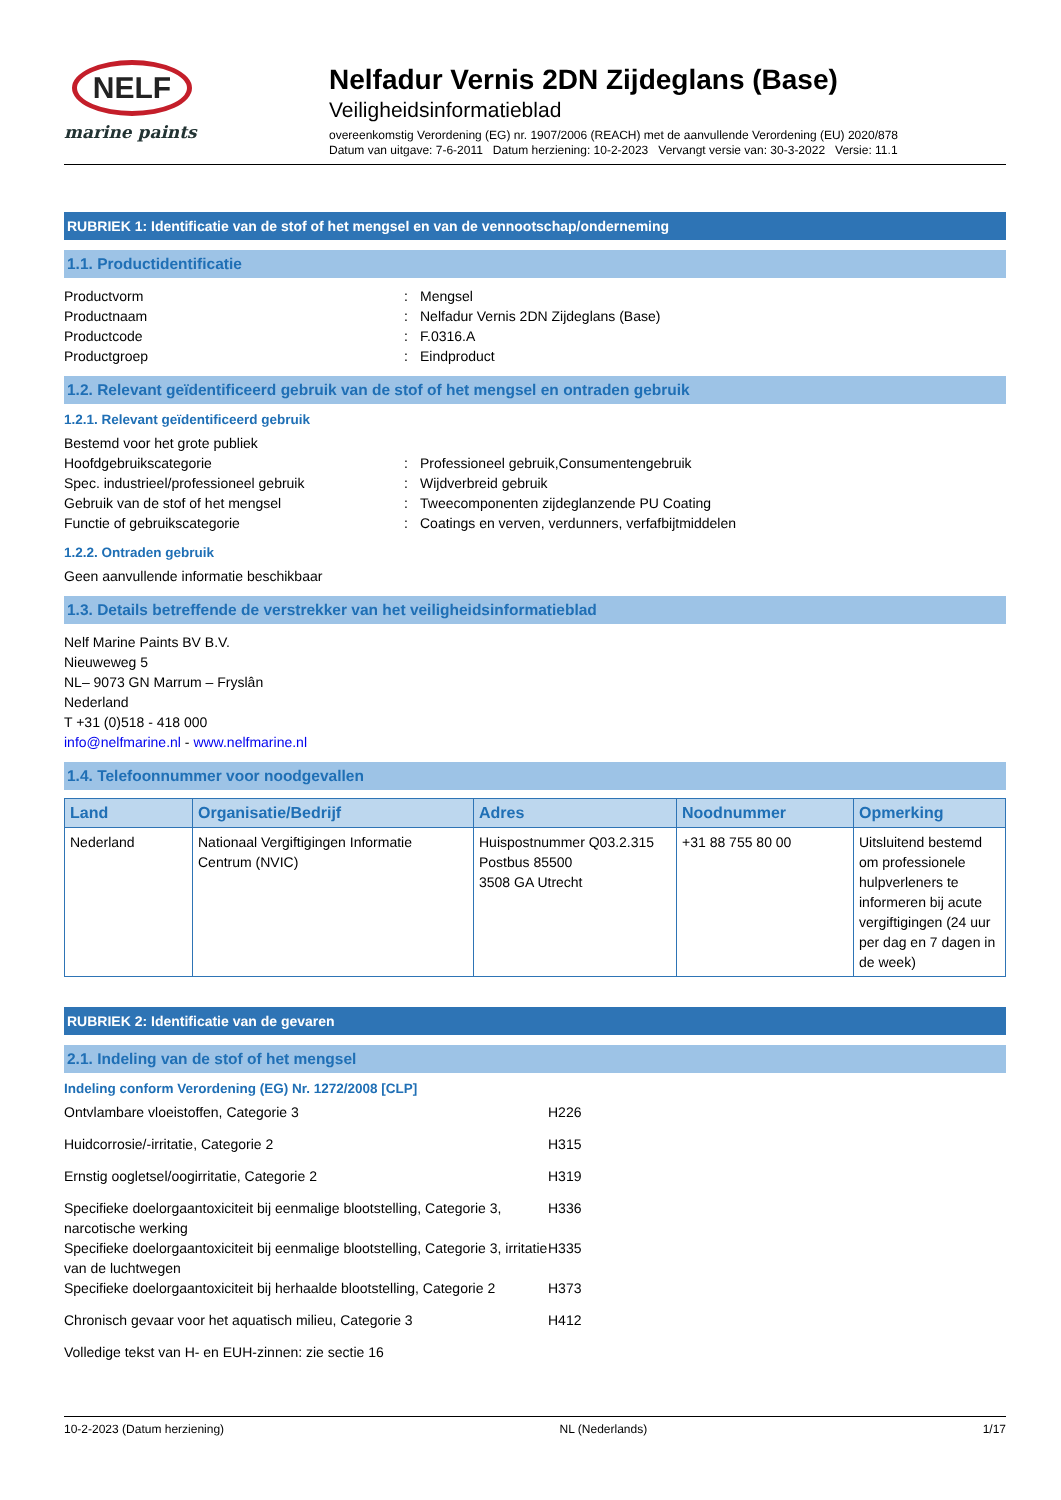NELF
marine paints
Nelfadur Vernis 2DN Zijdeglans (Base)
Veiligheidsinformatieblad
overeenkomstig Verordening (EG) nr. 1907/2006 (REACH) met de aanvullende Verordening (EU) 2020/878
Datum van uitgave: 7-6-2011 Datum herziening: 10-2-2023 Vervangt versie van: 30-3-2022 Versie: 11.1
RUBRIEK 1: Identificatie van de stof of het mengsel en van de vennootschap/onderneming
1.1. Productidentificatie
Productvorm: Mengsel
Productnaam: Nelfadur Vernis 2DN Zijdeglans (Base)
Productcode: F.0316.A
Productgroep: Eindproduct
1.2. Relevant geïdentificeerd gebruik van de stof of het mengsel en ontraden gebruik
1.2.1. Relevant geïdentificeerd gebruik
Bestemd voor het grote publiek
Hoofdgebruikscategorie: Professioneel gebruik,Consumentengebruik
Spec. industrieel/professioneel gebruik: Wijdverbreid gebruik
Gebruik van de stof of het mengsel: Tweecomponenten zijdeglanzende PU Coating
Functie of gebruikscategorie: Coatings en verven, verdunners, verfafbijtmiddelen
1.2.2. Ontraden gebruik
Geen aanvullende informatie beschikbaar
1.3. Details betreffende de verstrekker van het veiligheidsinformatieblad
Nelf Marine Paints BV B.V.
Nieuweweg 5
NL– 9073 GN Marrum – Fryslân
Nederland
T +31 (0)518 - 418 000
info@nelfmarine.nl - www.nelfmarine.nl
1.4. Telefoonnummer voor noodgevallen
| Land | Organisatie/Bedrijf | Adres | Noodnummer | Opmerking |
| --- | --- | --- | --- | --- |
| Nederland | Nationaal Vergiftigingen Informatie Centrum (NVIC) | Huispostnummer Q03.2.315 Postbus 85500 3508 GA Utrecht | +31 88 755 80 00 | Uitsluitend bestemd om professionele hulpverleners te informeren bij acute vergiftigingen (24 uur per dag en 7 dagen in de week) |
RUBRIEK 2: Identificatie van de gevaren
2.1. Indeling van de stof of het mengsel
Indeling conform Verordening (EG) Nr. 1272/2008 [CLP]
Ontvlambare vloeistoffen, Categorie 3 H226
Huidcorrosie/-irritatie, Categorie 2 H315
Ernstig oogletsel/oogirritatie, Categorie 2 H319
Specifieke doelorgaantoxiciteit bij eenmalige blootstelling, Categorie 3, narcotische werking H336
Specifieke doelorgaantoxiciteit bij eenmalige blootstelling, Categorie 3, irritatie van de luchtwegen H335
Specifieke doelorgaantoxiciteit bij herhaalde blootstelling, Categorie 2 H373
Chronisch gevaar voor het aquatisch milieu, Categorie 3 H412
Volledige tekst van H- en EUH-zinnen: zie sectie 16
10-2-2023 (Datum herziening) NL (Nederlands) 1/17